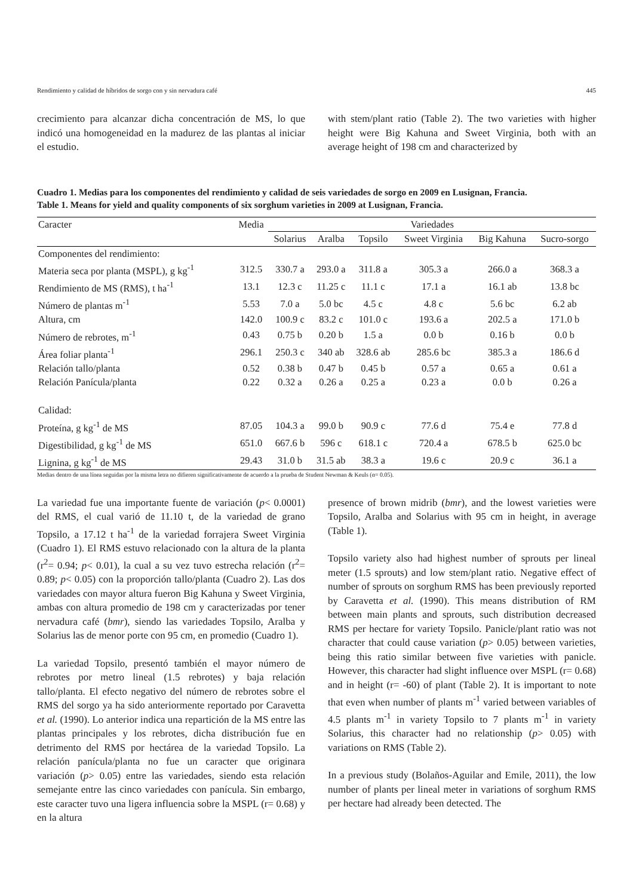Rendimiento y calidad de híbridos de sorgo con y sin nervadura café 445
crecimiento para alcanzar dicha concentración de MS, lo que indicó una homogeneidad en la madurez de las plantas al iniciar el estudio.
with stem/plant ratio (Table 2). The two varieties with higher height were Big Kahuna and Sweet Virginia, both with an average height of 198 cm and characterized by
Cuadro 1. Medias para los componentes del rendimiento y calidad de seis variedades de sorgo en 2009 en Lusignan, Francia.
Table 1. Means for yield and quality components of six sorghum varieties in 2009 at Lusignan, Francia.
| Caracter | Media | Variedades | | | | | |
| --- | --- | --- | --- | --- | --- | --- | --- |
| | | Solarius | Aralba | Topsilo | Sweet Virginia | Big Kahuna | Sucro-sorgo |
| Componentes del rendimiento: | | | | | | | |
| Materia seca por planta (MSPL), g kg<sup>-1</sup> | 312.5 | 330.7 a | 293.0 a | 311.8 a | 305.3 a | 266.0 a | 368.3 a |
| Rendimiento de MS (RMS), t ha<sup>-1</sup> | 13.1 | 12.3 c | 11.25 c | 11.1 c | 17.1 a | 16.1 ab | 13.8 bc |
| Número de plantas m<sup>-1</sup> | 5.53 | 7.0 a | 5.0 bc | 4.5 c | 4.8 c | 5.6 bc | 6.2 ab |
| Altura, cm | 142.0 | 100.9 c | 83.2 c | 101.0 c | 193.6 a | 202.5 a | 171.0 b |
| Número de rebrotes, m<sup>-1</sup> | 0.43 | 0.75 b | 0.20 b | 1.5 a | 0.0 b | 0.16 b | 0.0 b |
| Área foliar planta<sup>-1</sup> | 296.1 | 250.3 c | 340 ab | 328.6 ab | 285.6 bc | 385.3 a | 186.6 d |
| Relación tallo/planta | 0.52 | 0.38 b | 0.47 b | 0.45 b | 0.57 a | 0.65 a | 0.61 a |
| Relación Panícula/planta | 0.22 | 0.32 a | 0.26 a | 0.25 a | 0.23 a | 0.0 b | 0.26 a |
| Calidad: | | | | | | | |
| Proteína, g kg<sup>-1</sup> de MS | 87.05 | 104.3 a | 99.0 b | 90.9 c | 77.6 d | 75.4 e | 77.8 d |
| Digestibilidad, g kg<sup>-1</sup> de MS | 651.0 | 667.6 b | 596 c | 618.1 c | 720.4 a | 678.5 b | 625.0 bc |
| Lignina, g kg<sup>-1</sup> de MS | 29.43 | 31.0 b | 31.5 ab | 38.3 a | 19.6 c | 20.9 c | 36.1 a |
Medias dentro de una línea seguidas por la misma letra no difieren significativamente de acuerdo a la prueba de Student Newman & Keuls (α= 0.05).
La variedad fue una importante fuente de variación (p< 0.0001) del RMS, el cual varió de 11.10 t, de la variedad de grano Topsilo, a 17.12 t ha<sup>-1</sup> de la variedad forrajera Sweet Virginia (Cuadro 1). El RMS estuvo relacionado con la altura de la planta (r<sup>2</sup>= 0.94; p< 0.01), la cual a su vez tuvo estrecha relación (r<sup>2</sup>= 0.89; p< 0.05) con la proporción tallo/planta (Cuadro 2). Las dos variedades con mayor altura fueron Big Kahuna y Sweet Virginia, ambas con altura promedio de 198 cm y caracterizadas por tener nervadura café (bmr), siendo las variedades Topsilo, Aralba y Solarius las de menor porte con 95 cm, en promedio (Cuadro 1).
La variedad Topsilo, presentó también el mayor número de rebrotes por metro lineal (1.5 rebrotes) y baja relación tallo/planta. El efecto negativo del número de rebrotes sobre el RMS del sorgo ya ha sido anteriormente reportado por Caravetta et al. (1990). Lo anterior indica una repartición de la MS entre las plantas principales y los rebrotes, dicha distribución fue en detrimento del RMS por hectárea de la variedad Topsilo. La relación panícula/planta no fue un caracter que originara variación (p> 0.05) entre las variedades, siendo esta relación semejante entre las cinco variedades con panícula. Sin embargo, este caracter tuvo una ligera influencia sobre la MSPL (r= 0.68) y en la altura
presence of brown midrib (bmr), and the lowest varieties were Topsilo, Aralba and Solarius with 95 cm in height, in average (Table 1).
Topsilo variety also had highest number of sprouts per lineal meter (1.5 sprouts) and low stem/plant ratio. Negative effect of number of sprouts on sorghum RMS has been previously reported by Caravetta et al. (1990). This means distribution of RM between main plants and sprouts, such distribution decreased RMS per hectare for variety Topsilo. Panicle/plant ratio was not character that could cause variation (p> 0.05) between varieties, being this ratio similar between five varieties with panicle. However, this character had slight influence over MSPL (r= 0.68) and in height (r= -60) of plant (Table 2). It is important to note that even when number of plants m<sup>-1</sup> varied between variables of 4.5 plants m<sup>-1</sup> in variety Topsilo to 7 plants m<sup>-1</sup> in variety Solarius, this character had no relationship (p> 0.05) with variations on RMS (Table 2).
In a previous study (Bolaños-Aguilar and Emile, 2011), the low number of plants per lineal meter in variations of sorghum RMS per hectare had already been detected. The